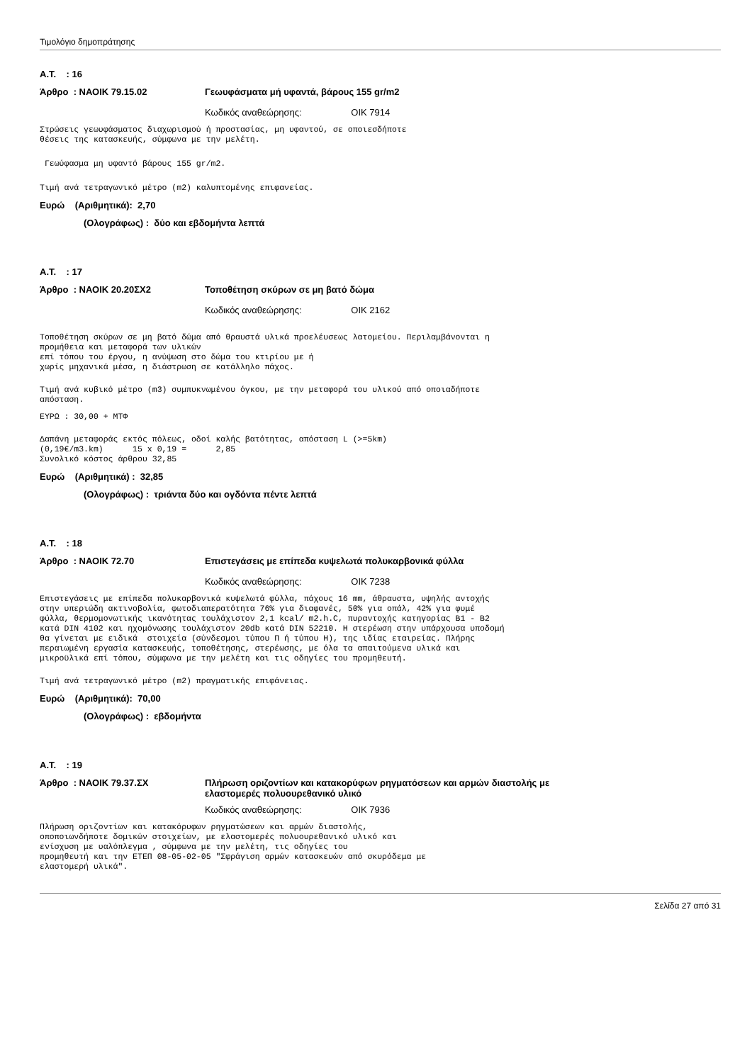Τιμολόγιο δημοπράτησης
Α.Τ. : 16
Άρθρο : ΝΑΟΙΚ 79.15.02 Γεωυφάσματα μή υφαντά, βάρους 155 gr/m2
Κωδικός αναθεώρησης: ΟΙΚ 7914
Στρώσεις γεωυφάσματος διαχωρισμού ή προστασίας, μη υφαντού, σε οποιεσδήποτε θέσεις της κατασκευής, σύμφωνα με την μελέτη.
Γεωύφασμα μη υφαντό βάρους 155 gr/m2.
Τιμή ανά τετραγωνικό μέτρο (m2) καλυπτομένης επιφανείας.
Ευρώ (Αριθμητικά): 2,70
(Ολογράφως) : δύο και εβδομήντα λεπτά
Α.Τ. : 17
Άρθρο : ΝΑΟΙΚ 20.20ΣΧ2 Τοποθέτηση σκύρων σε μη βατό δώμα
Κωδικός αναθεώρησης: ΟΙΚ 2162
Τοποθέτηση σκύρων σε μη βατό δώμα από θραυστά υλικά προελέυσεως λατομείου. Περιλαμβάνονται η προμήθεια και μεταφορά των υλικών επί τόπου του έργου, η ανύψωση στο δώμα του κτιρίου με ή χωρίς μηχανικά μέσα, η διάστρωση σε κατάλληλο πάχος.
Τιμή ανά κυβικό μέτρο (m3) συμπυκνωμένου όγκου, με την μεταφορά του υλικού από οποιαδήποτε απόσταση.
ΕΥΡΩ : 30,00 + ΜΤΦ
Δαπάνη μεταφοράς εκτός πόλεως, οδοί καλής βατότητας, απόσταση L (>=5km) (0,19€/m3.km) 15 x 0,19 = 2,85 Συνολικό κόστος άρθρου 32,85
Ευρώ (Αριθμητικά) : 32,85
(Ολογράφως) : τριάντα δύο και ογδόντα πέντε λεπτά
Α.Τ. : 18
Άρθρο : ΝΑΟΙΚ 72.70 Επιστεγάσεις με επίπεδα κυψελωτά πολυκαρβονικά φύλλα
Κωδικός αναθεώρησης: ΟΙΚ 7238
Επιστεγάσεις με επίπεδα πολυκαρβονικά κυψελωτά φύλλα, πάχους 16 mm, άθραυστα, υψηλής αντοχής στην υπεριώδη ακτινοβολία, φωτοδιαπερατότητα 76% για διαφανές, 50% για οπάλ, 42% για φυμέ φύλλα, θερμομονωτικής ικανότητας τουλάχιστον 2,1 kcal/ m2.h.C, πυραντοχής κατηγορίας B1 - B2 κατά DIN 4102 και ηχομόνωσης τουλάχιστον 20db κατά DIN 52210. Η στερέωση στην υπάρχουσα υποδομή θα γίνεται με ειδικά στοιχεία (σύνδεσμοι τύπου Π ή τύπου Η), της ιδίας εταιρείας. Πλήρης περαιωμένη εργασία κατασκευής, τοποθέτησης, στερέωσης, με όλα τα απαιτούμενα υλικά και μικροϋλικά επί τόπου, σύμφωνα με την μελέτη και τις οδηγίες του προμηθευτή.
Τιμή ανά τετραγωνικό μέτρο (m2) πραγματικής επιφάνειας.
Ευρώ (Αριθμητικά): 70,00
(Ολογράφως) : εβδομήντα
Α.Τ. : 19
Άρθρο : ΝΑΟΙΚ 79.37.ΣΧ Πλήρωση οριζοντίων και κατακορύφων ρηγματόσεων και αρμών διαστολής με
ελαστομερές πολυουρεθανικό υλικό
Κωδικός αναθεώρησης: ΟΙΚ 7936
Πλήρωση οριζοντίων και κατακόρυφων ρηγματώσεων και αρμών διαστολής, οποποιωνδήποτε δομικών στοιχείων, με ελαστομερές πολυουρεθανικό υλικό και ενίσχυση με υαλόπλεγμα , σύμφωνα με την μελέτη, τις οδηγίες του προμηθευτή και την ΕΤΕΠ 08-05-02-05 "Σφράγιση αρμών κατασκευών από σκυρόδεμα με ελαστομερή υλικά".
Σελίδα 27 από 31